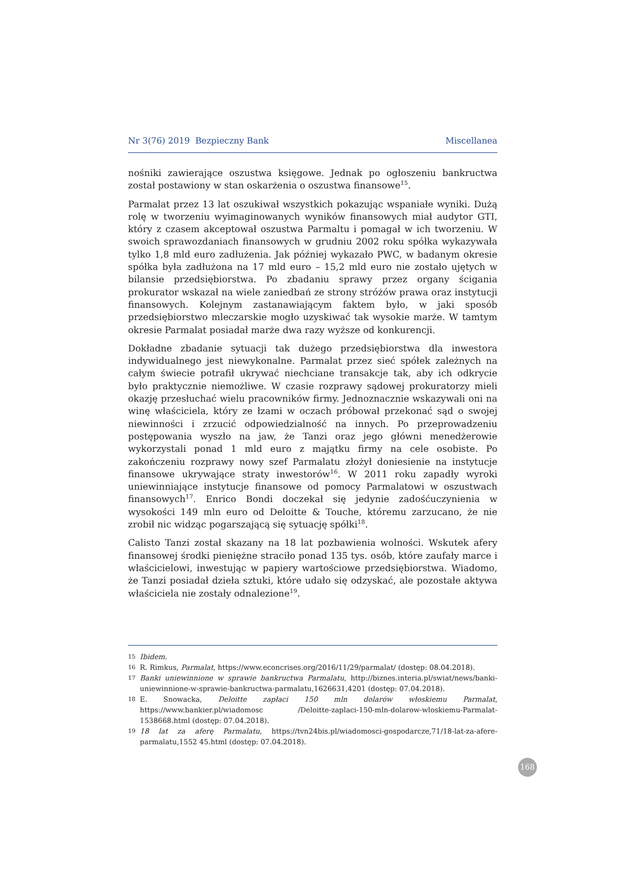Nr 3(76) 2019 Bezpieczny Bank Miscellanea
nośniki zawierające oszustwa księgowe. Jednak po ogłoszeniu bankructwa został postawiony w stan oskarżenia o oszustwa finansowe<sup>15</sup>.
Parmalat przez 13 lat oszukiwał wszystkich pokazując wspaniałe wyniki. Dużą rolę w tworzeniu wyimaginowanych wyników finansowych miał audytor GTI, który z czasem akceptował oszustwa Parmaltu i pomagał w ich tworzeniu. W swoich sprawozdaniach finansowych w grudniu 2002 roku spółka wykazywała tylko 1,8 mld euro zadłużenia. Jak później wykazało PWC, w badanym okresie spółka była zadłużona na 17 mld euro – 15,2 mld euro nie zostało ujętych w bilansie przedsiębiorstwa. Po zbadaniu sprawy przez organy ścigania prokurator wskazał na wiele zaniedbań ze strony stróżów prawa oraz instytucji finansowych. Kolejnym zastanawiającym faktem było, w jaki sposób przedsiębiorstwo mleczarskie mogło uzyskiwać tak wysokie marże. W tamtym okresie Parmalat posiadał marże dwa razy wyższe od konkurencji.
Dokładne zbadanie sytuacji tak dużego przedsiębiorstwa dla inwestora indywidualnego jest niewykonalne. Parmalat przez sieć spółek zależnych na całym świecie potrafił ukrywać niechciane transakcje tak, aby ich odkrycie było praktycznie niemożliwe. W czasie rozprawy sądowej prokuratorzy mieli okazję przesłuchać wielu pracowników firmy. Jednoznacznie wskazywali oni na winę właściciela, który ze łzami w oczach próbował przekonać sąd o swojej niewinności i zrzucić odpowiedzialność na innych. Po przeprowadzeniu postępowania wyszło na jaw, że Tanzi oraz jego główni menedżerowie wykorzystali ponad 1 mld euro z majątku firmy na cele osobiste. Po zakończeniu rozprawy nowy szef Parmalatu złożył doniesienie na instytucje finansowe ukrywające straty inwestorów<sup>16</sup>. W 2011 roku zapadły wyroki uniewinniające instytucje finansowe od pomocy Parmalatowi w oszustwach finansowych<sup>17</sup>. Enrico Bondi doczekał się jedynie zadośćuczynienia w wysokości 149 mln euro od Deloitte & Touche, któremu zarzucano, że nie zrobił nic widząc pogarszającą się sytuację spółki<sup>18</sup>.
Calisto Tanzi został skazany na 18 lat pozbawienia wolności. Wskutek afery finansowej środki pieniężne straciło ponad 135 tys. osób, które zaufały marce i właścicielowi, inwestując w papiery wartościowe przedsiębiorstwa. Wiadomo, że Tanzi posiadał dzieła sztuki, które udało się odzyskać, ale pozostałe aktywa właściciela nie zostały odnalezione<sup>19</sup>.
15 Ibidem.
16 R. Rimkus, Parmalat, https://www.econcrises.org/2016/11/29/parmalat/ (dostęp: 08.04.2018).
17 Banki uniewinnione w sprawie bankructwa Parmalatu, http://biznes.interia.pl/swiat/news/banki-uniewinnione-w-sprawie-bankructwa-parmalatu,1626631,4201 (dostęp: 07.04.2018).
18 E. Snowacka, Deloitte zapłaci 150 mln dolarów włoskiemu Parmalat, https://www.bankier.pl/wiadomosc /Deloitte-zaplaci-150-mln-dolarow-wloskiemu-Parmalat-1538668.html (dostęp: 07.04.2018).
19 18 lat za aferę Parmalatu, https://tvn24bis.pl/wiadomosci-gospodarcze,71/18-lat-za-afere-parmalatu,1552 45.html (dostęp: 07.04.2018).
168